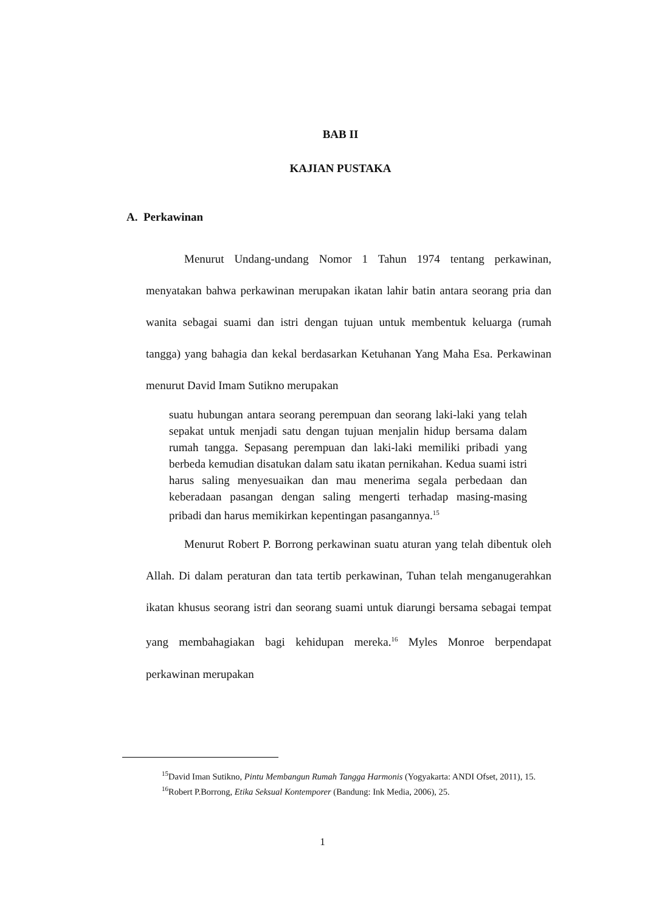BAB II
KAJIAN PUSTAKA
A. Perkawinan
Menurut Undang-undang Nomor 1 Tahun 1974 tentang perkawinan, menyatakan bahwa perkawinan merupakan ikatan lahir batin antara seorang pria dan wanita sebagai suami dan istri dengan tujuan untuk membentuk keluarga (rumah tangga) yang bahagia dan kekal berdasarkan Ketuhanan Yang Maha Esa. Perkawinan menurut David Imam Sutikno merupakan
suatu hubungan antara seorang perempuan dan seorang laki-laki yang telah sepakat untuk menjadi satu dengan tujuan menjalin hidup bersama dalam rumah tangga. Sepasang perempuan dan laki-laki memiliki pribadi yang berbeda kemudian disatukan dalam satu ikatan pernikahan. Kedua suami istri harus saling menyesuaikan dan mau menerima segala perbedaan dan keberadaan pasangan dengan saling mengerti terhadap masing-masing pribadi dan harus memikirkan kepentingan pasangannya.<sup>15</sup>
Menurut Robert P. Borrong perkawinan suatu aturan yang telah dibentuk oleh Allah. Di dalam peraturan dan tata tertib perkawinan, Tuhan telah menganugerahkan ikatan khusus seorang istri dan seorang suami untuk diarungi bersama sebagai tempat yang membahagiakan bagi kehidupan mereka.<sup>16</sup> Myles Monroe berpendapat perkawinan merupakan
<sup>15</sup> David Iman Sutikno, Pintu Membangun Rumah Tangga Harmonis (Yogyakarta: ANDI Ofset, 2011), 15.
<sup>16</sup> Robert P.Borrong, Etika Seksual Kontemporer (Bandung: Ink Media, 2006), 25.
1